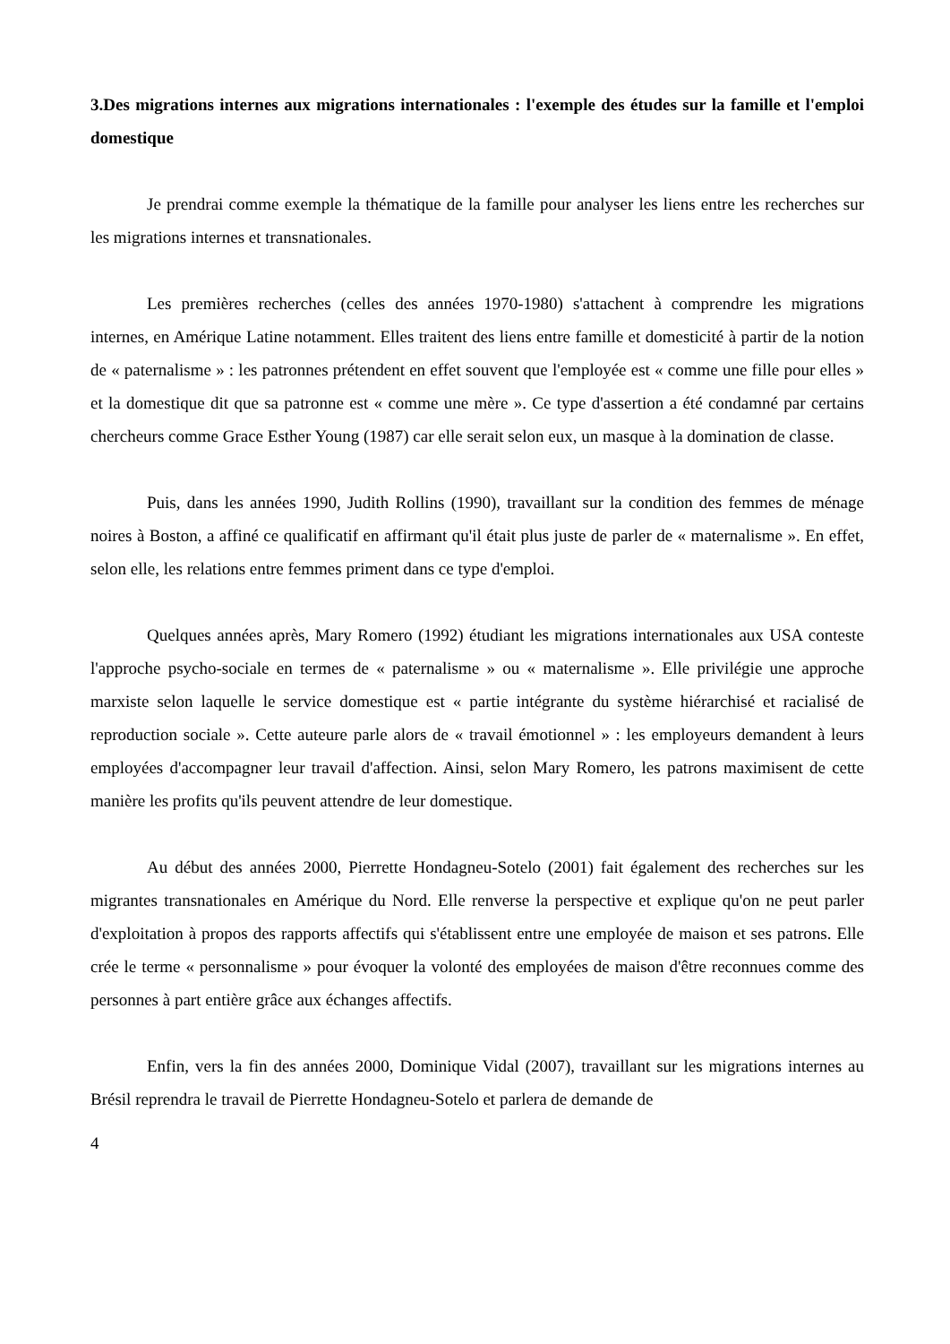3.Des migrations internes aux migrations internationales : l'exemple des études sur la famille et l'emploi domestique
Je prendrai comme exemple la thématique de la famille pour analyser les liens entre les recherches sur les migrations internes et transnationales.
Les premières recherches (celles des années 1970-1980) s'attachent à comprendre les migrations internes, en Amérique Latine notamment. Elles traitent des liens entre famille et domesticité à partir de la notion de « paternalisme » : les patronnes prétendent en effet souvent que l'employée est « comme une fille pour elles » et la domestique dit que sa patronne est « comme une mère ». Ce type d'assertion a été condamné par certains chercheurs comme Grace Esther Young (1987) car elle serait selon eux, un masque à la domination de classe.
Puis, dans les années 1990, Judith Rollins (1990), travaillant sur la condition des femmes de ménage noires à Boston, a affiné ce qualificatif en affirmant qu'il était plus juste de parler de « maternalisme ». En effet, selon elle, les relations entre femmes priment dans ce type d'emploi.
Quelques années après, Mary Romero (1992) étudiant les migrations internationales aux USA conteste l'approche psycho-sociale en termes de « paternalisme » ou « maternalisme ». Elle privilégie une approche marxiste selon laquelle le service domestique est « partie intégrante du système hiérarchisé et racialisé de reproduction sociale ». Cette auteure parle alors de « travail émotionnel » : les employeurs demandent à leurs employées d'accompagner leur travail d'affection. Ainsi, selon Mary Romero, les patrons maximisent de cette manière les profits qu'ils peuvent attendre de leur domestique.
Au début des années 2000, Pierrette Hondagneu-Sotelo (2001) fait également des recherches sur les migrantes transnationales en Amérique du Nord. Elle renverse la perspective et explique qu'on ne peut parler d'exploitation à propos des rapports affectifs qui s'établissent entre une employée de maison et ses patrons. Elle crée le terme « personnalisme » pour évoquer la volonté des employées de maison d'être reconnues comme des personnes à part entière grâce aux échanges affectifs.
Enfin, vers la fin des années 2000, Dominique Vidal (2007), travaillant sur les migrations internes au Brésil reprendra le travail de Pierrette Hondagneu-Sotelo et parlera de demande de
4